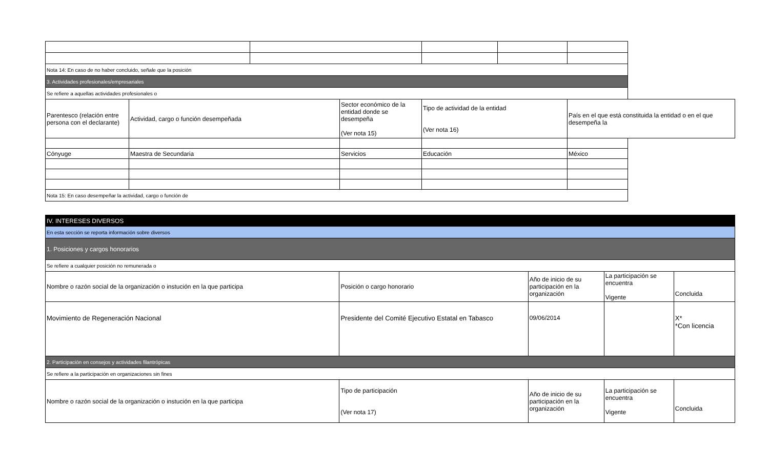| Nota 14: En caso de no haber concluido, señale que la posición | | | | | | |
| 3. Actividades profesionales/empresariales | | | | | | |
| Se refiere a aquellas actividades profesionales o | | | | | | |
| Parentesco (relación entre persona con el declarante) | Actividad, cargo o función desempeñada | | Sector económico de la entidad donde se desempeña (Ver nota 15) | Tipo de actividad de la entidad (Ver nota 16) | | País en el que está constituida la entidad o en el que desempeña la |
| Cónyuge | Maestra de Secundaria | | Servicios | Educación | | México |
| Nota 15: En caso desempeñar la actividad, cargo o función de | | | | | | |
| IV. INTERESES DIVERSOS | | | | |
| En esta sección se reporta información sobre diversos | | | | |
| 1. Posiciones y cargos honorarios | | | | |
| Se refiere a cualquier posición no remunerada o | | | | |
| Nombre o razón social de la organización o instución en la que participa | Posición o cargo honorario | Año de inicio de su participación en la organización | La participación se encuentra Vigente | Concluida |
| Movimiento de Regeneración Nacional | Presidente del Comité Ejecutivo Estatal en Tabasco | 09/06/2014 | | X* *Con licencia |
| 2. Participación en consejos y actividades filantrópicas | | | | |
| Se refiere a la participación en organizaciones sin fines | | | | |
| Nombre o razón social de la organización o instución en la que participa | Tipo de participación (Ver nota 17) | Año de inicio de su participación en la organización | La participación se encuentra Vigente | Concluida |